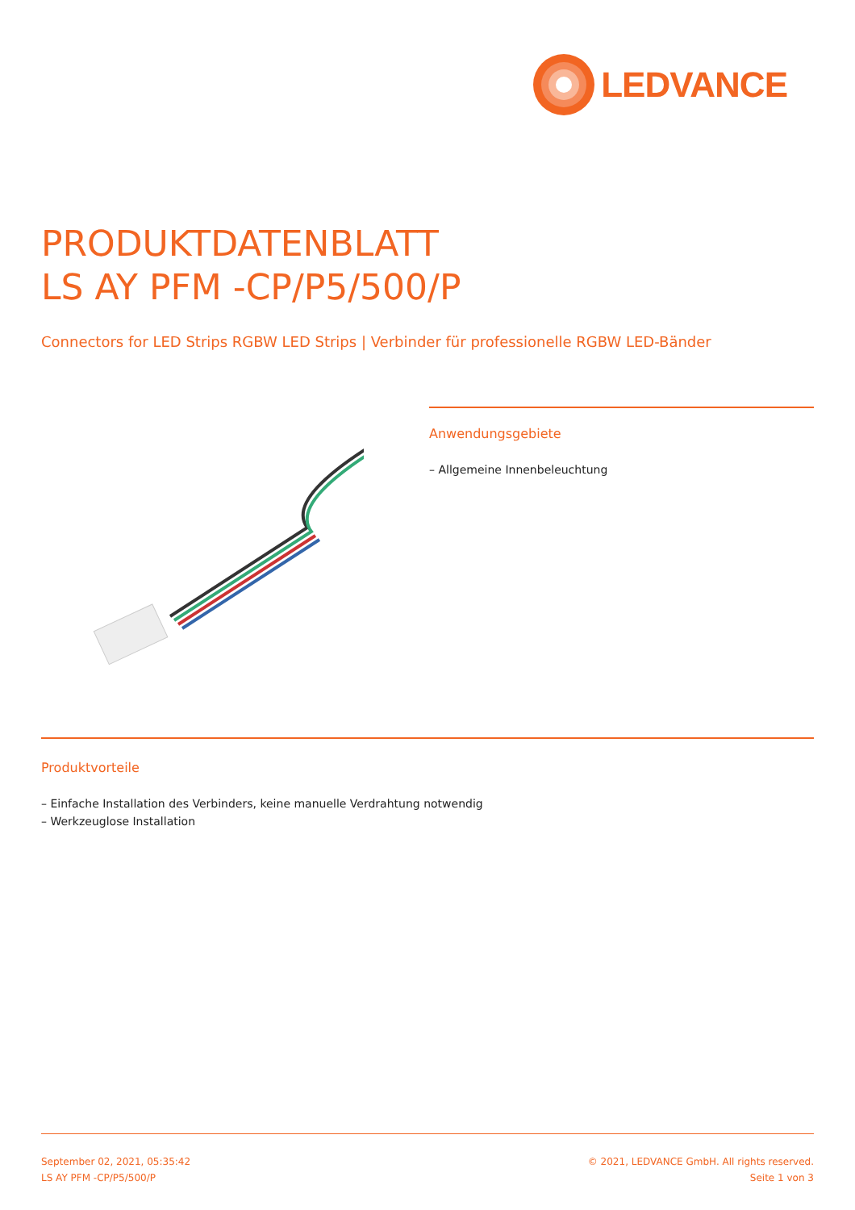LEDVANCE
PRODUKTDATENBLATT
LS AY PFM -CP/P5/500/P
Connectors for LED Strips RGBW LED Strips | Verbinder für professionelle RGBW LED-Bänder
Anwendungsgebiete
– Allgemeine Innenbeleuchtung
Produktvorteile
– Einfache Installation des Verbinders, keine manuelle Verdrahtung notwendig
– Werkzeuglose Installation
September 02, 2021, 05:35:42
LS AY PFM -CP/P5/500/P
© 2021, LEDVANCE GmbH. All rights reserved.
Seite 1 von 3